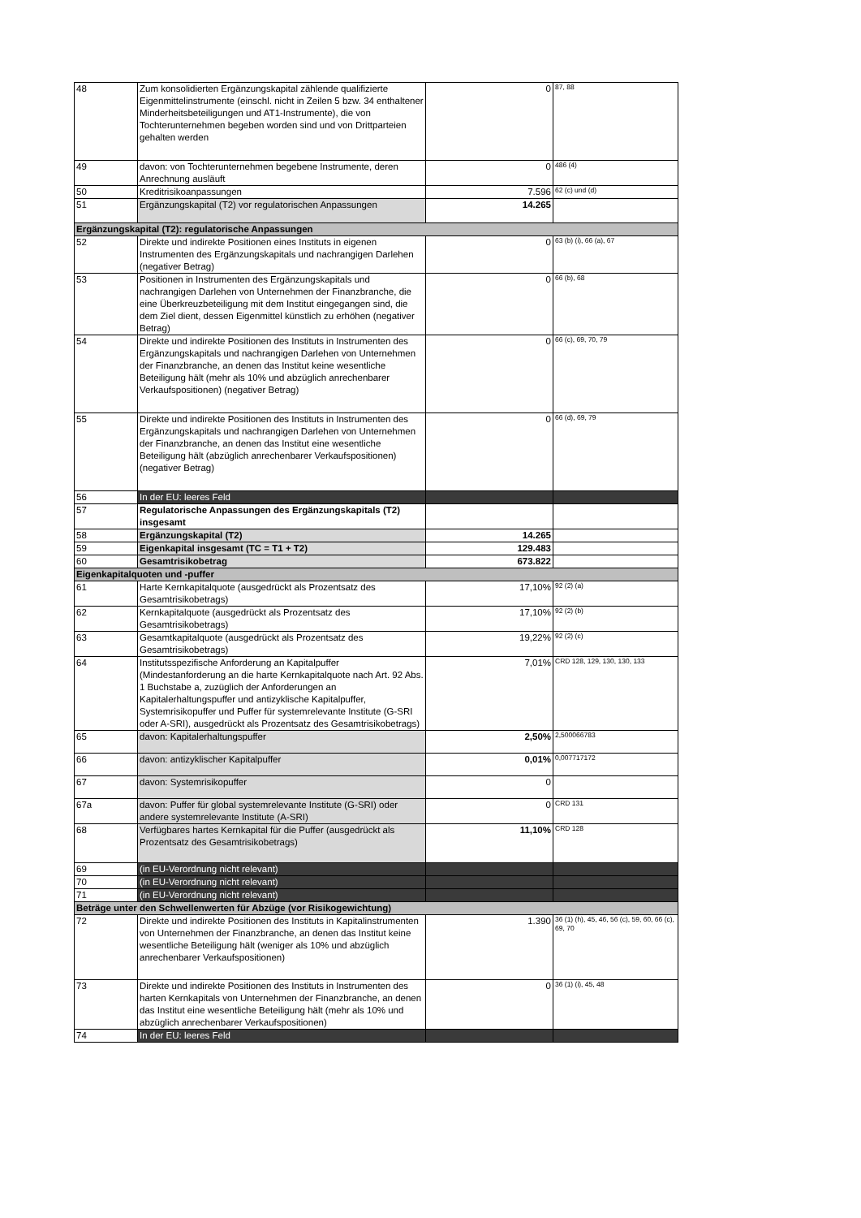| 48 | Zum konsolidierten Ergänzungskapital zählende qualifizierte Eigenmittelinstrumente (einschl. nicht in Zeilen 5 bzw. 34 enthaltener Minderheitsbeteiligungen und AT1-Instrumente), die von Tochterunternehmen begeben worden sind und von Drittparteien gehalten werden | 0 | 87, 88 |
| 49 | davon: von Tochterunternehmen begebene Instrumente, deren Anrechnung ausläuft | 0 | 486 (4) |
| 50 | Kreditrisikoanpassungen | 7.596 | 62 (c) und (d) |
| 51 | Ergänzungskapital (T2) vor regulatorischen Anpassungen | 14.265 | |
| Ergänzungskapital (T2): regulatorische Anpassungen | | | |
| 52 | Direkte und indirekte Positionen eines Instituts in eigenen Instrumenten des Ergänzungskapitals und nachrangigen Darlehen (negativer Betrag) | 0 | 63 (b) (i), 66 (a), 67 |
| 53 | Positionen in Instrumenten des Ergänzungskapitals und nachrangigen Darlehen von Unternehmen der Finanzbranche, die eine Überkreuzbeteiligung mit dem Institut eingegangen sind, die dem Ziel dient, dessen Eigenmittel künstlich zu erhöhen (negativer Betrag) | 0 | 66 (b), 68 |
| 54 | Direkte und indirekte Positionen des Instituts in Instrumenten des Ergänzungskapitals und nachrangigen Darlehen von Unternehmen der Finanzbranche, an denen das Institut keine wesentliche Beteiligung hält (mehr als 10% und abzüglich anrechenbarer Verkaufspositionen) (negativer Betrag) | 0 | 66 (c), 69, 70, 79 |
| 55 | Direkte und indirekte Positionen des Instituts in Instrumenten des Ergänzungskapitals und nachrangigen Darlehen von Unternehmen der Finanzbranche, an denen das Institut eine wesentliche Beteiligung hält (abzüglich anrechenbarer Verkaufspositionen) (negativer Betrag) | 0 | 66 (d), 69, 79 |
| 56 | In der EU: leeres Feld | | |
| 57 | Regulatorische Anpassungen des Ergänzungskapitals (T2) insgesamt | | |
| 58 | Ergänzungskapital (T2) | 14.265 | |
| 59 | Eigenkapital insgesamt (TC = T1 + T2) | 129.483 | |
| 60 | Gesamtrisikobetrag | 673.822 | |
| Eigenkapitalquoten und -puffer | | | |
| 61 | Harte Kernkapitalquote (ausgedrückt als Prozentsatz des Gesamtrisikobetrags) | 17,10% | 92 (2) (a) |
| 62 | Kernkapitalquote (ausgedrückt als Prozentsatz des Gesamtrisikobetrags) | 17,10% | 92 (2) (b) |
| 63 | Gesamtkapitalquote (ausgedrückt als Prozentsatz des Gesamtrisikobetrags) | 19,22% | 92 (2) (c) |
| 64 | Institutsspezifische Anforderung an Kapitalpuffer (Mindestanforderung an die harte Kernkapitalquote nach Art. 92 Abs. 1 Buchstabe a, zuzüglich der Anforderungen an Kapitalerhaltungspuffer und antizyklische Kapitalpuffer, Systemrisikopuffer und Puffer für systemrelevante Institute (G-SRI oder A-SRI), ausgedrückt als Prozentsatz des Gesamtrisikobetrags) | 7,01% | CRD 128, 129, 130, 130, 133 |
| 65 | davon: Kapitalerhaltungspuffer | 2,50% | 2,500066783 |
| 66 | davon: antizyklischer Kapitalpuffer | 0,01% | 0,007717172 |
| 67 | davon: Systemrisikopuffer | 0 | |
| 67a | davon: Puffer für global systemrelevante Institute (G-SRI) oder andere systemrelevante Institute (A-SRI) | 0 | CRD 131 |
| 68 | Verfügbares hartes Kernkapital für die Puffer (ausgedrückt als Prozentsatz des Gesamtrisikobetrags) | 11,10% | CRD 128 |
| 69 | (in EU-Verordnung nicht relevant) | | |
| 70 | (in EU-Verordnung nicht relevant) | | |
| 71 | (in EU-Verordnung nicht relevant) | | |
| Beträge unter den Schwellenwerten für Abzüge (vor Risikogewichtung) | | | |
| 72 | Direkte und indirekte Positionen des Instituts in Kapitalinstrumenten von Unternehmen der Finanzbranche, an denen das Institut keine wesentliche Beteiligung hält (weniger als 10% und abzüglich anrechenbarer Verkaufspositionen) | 1.390 | 36 (1) (h), 45, 46, 56 (c), 59, 60, 66 (c), 69, 70 |
| 73 | Direkte und indirekte Positionen des Instituts in Instrumenten des harten Kernkapitals von Unternehmen der Finanzbranche, an denen das Institut eine wesentliche Beteiligung hält (mehr als 10% und abzüglich anrechenbarer Verkaufspositionen) | 0 | 36 (1) (i), 45, 48 |
| 74 | In der EU: leeres Feld | | |